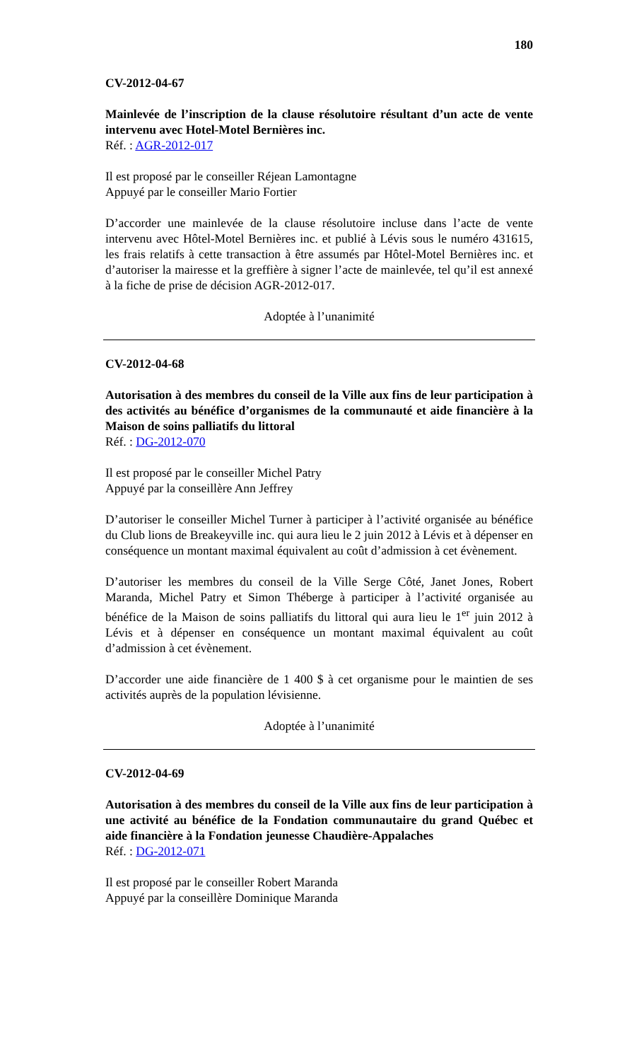180
CV-2012-04-67
Mainlevée de l’inscription de la clause résolutoire résultant d’un acte de vente intervenu avec Hotel-Motel Bernières inc.
Réf. : AGR-2012-017
Il est proposé par le conseiller Réjean Lamontagne
Appuyé par le conseiller Mario Fortier
D’accorder une mainlevée de la clause résolutoire incluse dans l’acte de vente intervenu avec Hôtel-Motel Bernières inc. et publié à Lévis sous le numéro 431615, les frais relatifs à cette transaction à être assumés par Hôtel-Motel Bernières inc. et d’autoriser la mairesse et la greffière à signer l’acte de mainlevée, tel qu’il est annexé à la fiche de prise de décision AGR-2012-017.
Adoptée à l’unanimité
CV-2012-04-68
Autorisation à des membres du conseil de la Ville aux fins de leur participation à des activités au bénéfice d’organismes de la communauté et aide financière à la Maison de soins palliatifs du littoral
Réf. : DG-2012-070
Il est proposé par le conseiller Michel Patry
Appuyé par la conseillère Ann Jeffrey
D’autoriser le conseiller Michel Turner à participer à l’activité organisée au bénéfice du Club lions de Breakeyville inc. qui aura lieu le 2 juin 2012 à Lévis et à dépenser en conséquence un montant maximal équivalent au coût d’admission à cet évènement.
D’autoriser les membres du conseil de la Ville Serge Côté, Janet Jones, Robert Maranda, Michel Patry et Simon Théberge à participer à l’activité organisée au bénéfice de la Maison de soins palliatifs du littoral qui aura lieu le 1<sup>er</sup> juin 2012 à Lévis et à dépenser en conséquence un montant maximal équivalent au coût d’admission à cet évènement.
D’accorder une aide financière de 1 400 $ à cet organisme pour le maintien de ses activités auprès de la population lévisienne.
Adoptée à l’unanimité
CV-2012-04-69
Autorisation à des membres du conseil de la Ville aux fins de leur participation à une activité au bénéfice de la Fondation communautaire du grand Québec et aide financière à la Fondation jeunesse Chaudière-Appalaches
Réf. : DG-2012-071
Il est proposé par le conseiller Robert Maranda
Appuyé par la conseillère Dominique Maranda